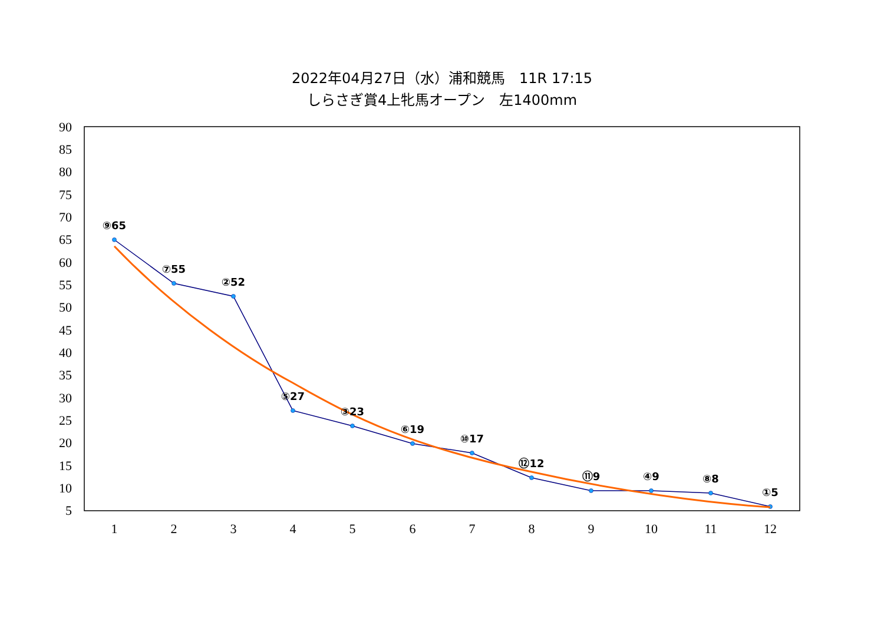2022年04月27日（水）浦和競馬　11R 17:15
しらさぎ賞4上牝馬オープン　左1400mm
90
85
80
75
70
65
60
55
50
45
40
35
30
25
20
15
10
5
1
2
3
4
5
6
7
8
9
10
11
12
⑨65
⑦55
②52
⑤27
③23
⑥19
⑩17
⑫12
⑪9
④9
⑧8
①5